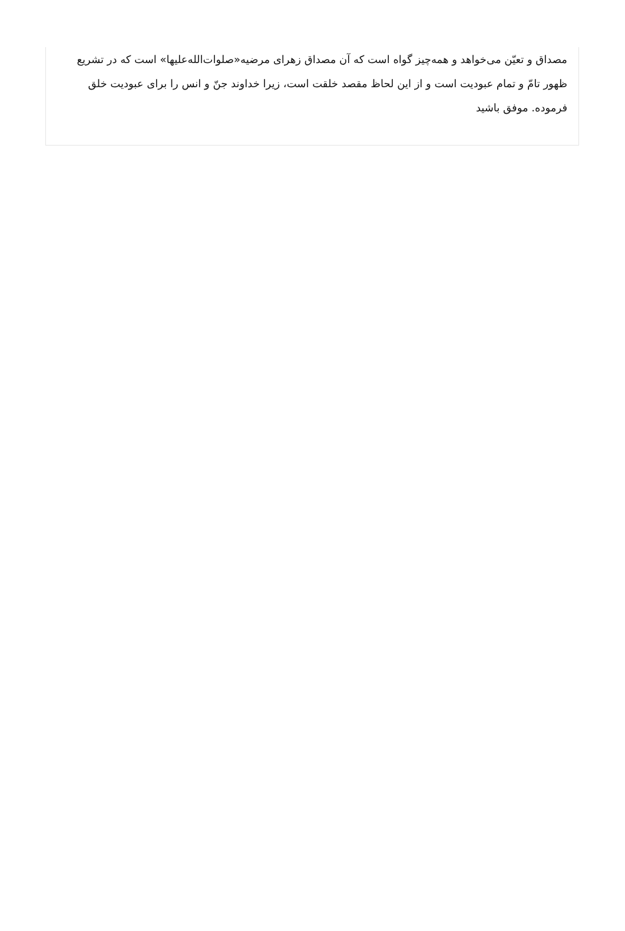مصداق و تعیّن می‌خواهد و همه‌چیز گواه است که آن مصداق زهرای مرضیه«صلوات‌الله‌علیها» است که در تشریع ظهور تامّ و تمام عبودیت است و از این لحاظ مقصد خلقت است، زیرا خداوند جنّ و انس را برای عبودیت خلق فرموده. موفق باشید